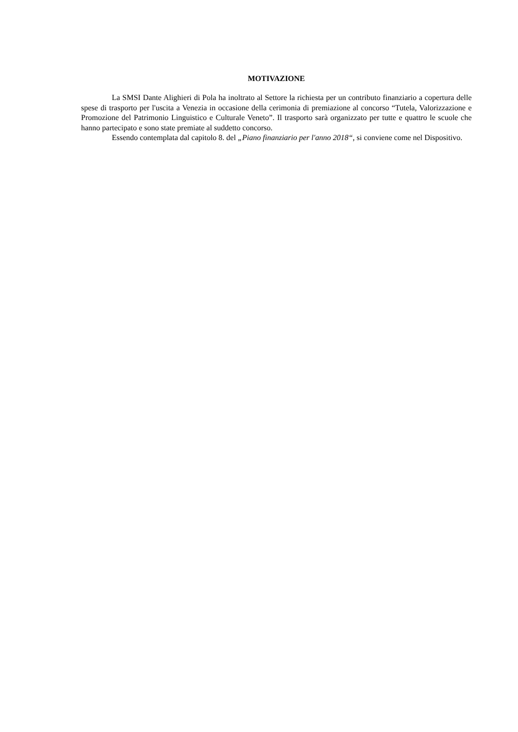MOTIVAZIONE
La SMSI Dante Alighieri di Pola ha inoltrato al Settore la richiesta per un contributo finanziario a copertura delle spese di trasporto per l'uscita a Venezia in occasione della cerimonia di premiazione al concorso “Tutela, Valorizzazione e Promozione del Patrimonio Linguistico e Culturale Veneto”. Il trasporto sarà organizzato per tutte e quattro le scuole che hanno partecipato e sono state premiate al suddetto concorso.
Essendo contemplata dal capitolo 8. del „Piano finanziario per l'anno 2018“, si conviene come nel Dispositivo.